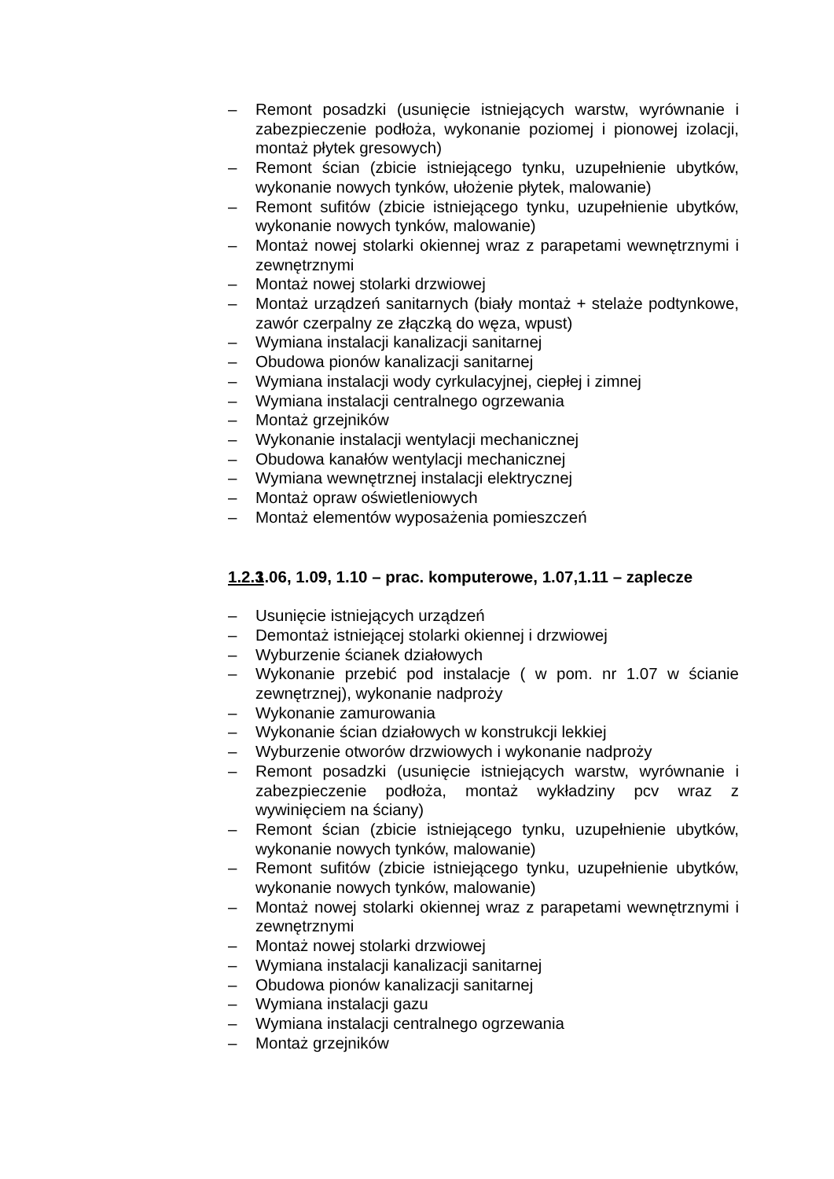– Remont posadzki (usunięcie istniejących warstw, wyrównanie i zabezpieczenie podłoża, wykonanie poziomej i pionowej izolacji, montaż płytek gresowych)
– Remont ścian (zbicie istniejącego tynku, uzupełnienie ubytków, wykonanie nowych tynków, ułożenie płytek, malowanie)
– Remont sufitów (zbicie istniejącego tynku, uzupełnienie ubytków, wykonanie nowych tynków, malowanie)
– Montaż nowej stolarki okiennej wraz z parapetami wewnętrznymi i zewnętrznymi
– Montaż nowej stolarki drzwiowej
– Montaż urządzeń sanitarnych (biały montaż + stelaże podtynkowe, zawór czerpalny ze złączką do węza, wpust)
– Wymiana instalacji kanalizacji sanitarnej
– Obudowa pionów kanalizacji sanitarnej
– Wymiana instalacji wody cyrkulacyjnej, ciepłej i zimnej
– Wymiana instalacji centralnego ogrzewania
– Montaż grzejników
– Wykonanie instalacji wentylacji mechanicznej
– Obudowa kanałów wentylacji mechanicznej
– Wymiana wewnętrznej instalacji elektrycznej
– Montaż opraw oświetleniowych
– Montaż elementów wyposażenia pomieszczeń
1.2.3 1.06, 1.09, 1.10 – prac. komputerowe, 1.07,1.11 – zaplecze
– Usunięcie istniejących urządzeń
– Demontaż istniejącej stolarki okiennej i drzwiowej
– Wyburzenie ścianek działowych
– Wykonanie przebić pod instalacje ( w pom. nr 1.07 w ścianie zewnętrznej), wykonanie nadproży
– Wykonanie zamurowania
– Wykonanie ścian działowych w konstrukcji lekkiej
– Wyburzenie otworów drzwiowych i wykonanie nadproży
– Remont posadzki (usunięcie istniejących warstw, wyrównanie i zabezpieczenie podłoża, montaż wykładziny pcv wraz z wywinięciem na ściany)
– Remont ścian (zbicie istniejącego tynku, uzupełnienie ubytków, wykonanie nowych tynków, malowanie)
– Remont sufitów (zbicie istniejącego tynku, uzupełnienie ubytków, wykonanie nowych tynków, malowanie)
– Montaż nowej stolarki okiennej wraz z parapetami wewnętrznymi i zewnętrznymi
– Montaż nowej stolarki drzwiowej
– Wymiana instalacji kanalizacji sanitarnej
– Obudowa pionów kanalizacji sanitarnej
– Wymiana instalacji gazu
– Wymiana instalacji centralnego ogrzewania
– Montaż grzejników